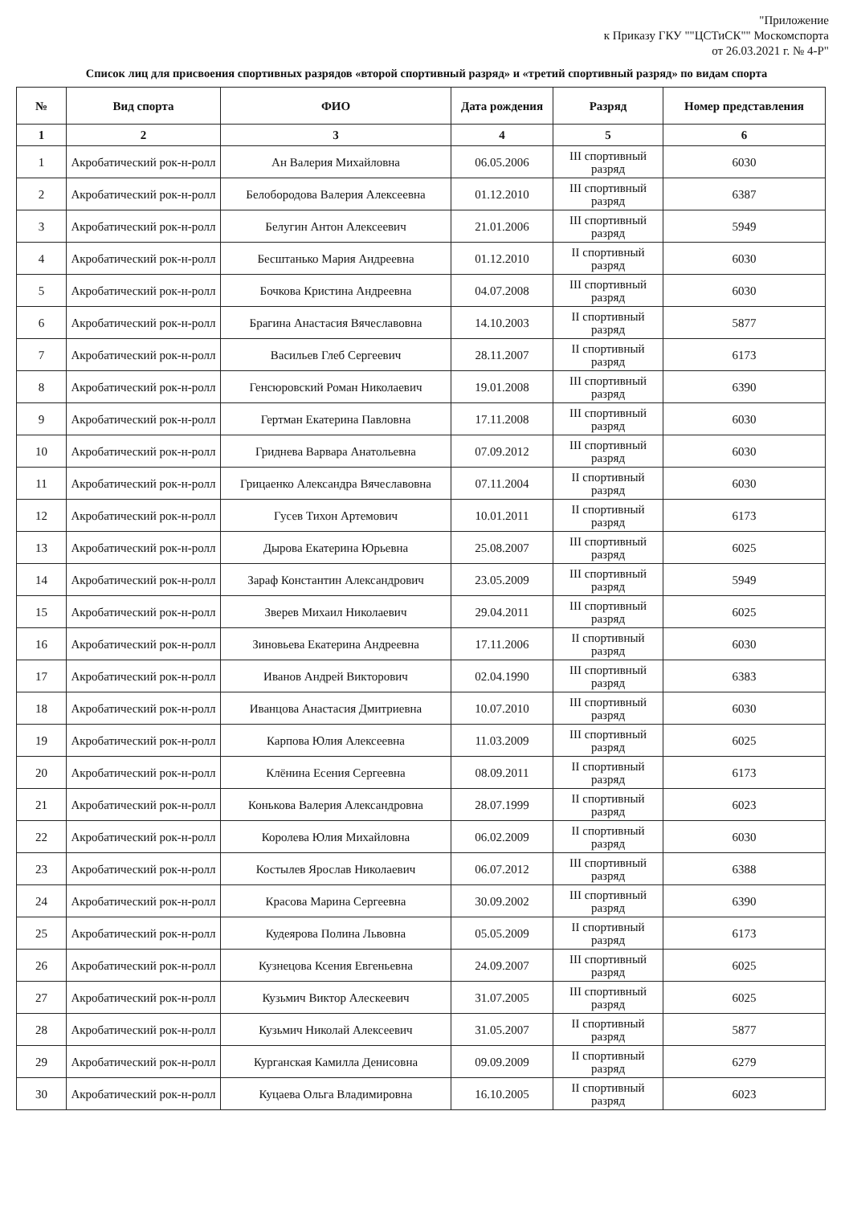"Приложение
к Приказу ГКУ ""ЦСТиСК"" Москомспорта
от 26.03.2021 г. № 4-Р"
Список лиц для присвоения спортивных разрядов «второй спортивный разряд» и «третий спортивный разряд» по видам спорта
| № | Вид спорта | ФИО | Дата рождения | Разряд | Номер представления |
| --- | --- | --- | --- | --- | --- |
| 1 | 2 | 3 | 4 | 5 | 6 |
| 1 | Акробатический рок-н-ролл | Ан Валерия Михайловна | 06.05.2006 | III спортивный разряд | 6030 |
| 2 | Акробатический рок-н-ролл | Белобородова Валерия Алексеевна | 01.12.2010 | III спортивный разряд | 6387 |
| 3 | Акробатический рок-н-ролл | Белугин Антон Алексеевич | 21.01.2006 | III спортивный разряд | 5949 |
| 4 | Акробатический рок-н-ролл | Бесштанько Мария Андреевна | 01.12.2010 | II спортивный разряд | 6030 |
| 5 | Акробатический рок-н-ролл | Бочкова Кристина Андреевна | 04.07.2008 | III спортивный разряд | 6030 |
| 6 | Акробатический рок-н-ролл | Брагина Анастасия Вячеславовна | 14.10.2003 | II спортивный разряд | 5877 |
| 7 | Акробатический рок-н-ролл | Васильев Глеб Сергеевич | 28.11.2007 | II спортивный разряд | 6173 |
| 8 | Акробатический рок-н-ролл | Генсюровский Роман Николаевич | 19.01.2008 | III спортивный разряд | 6390 |
| 9 | Акробатический рок-н-ролл | Гертман Екатерина Павловна | 17.11.2008 | III спортивный разряд | 6030 |
| 10 | Акробатический рок-н-ролл | Гриднева Варвара Анатольевна | 07.09.2012 | III спортивный разряд | 6030 |
| 11 | Акробатический рок-н-ролл | Грицаенко Александра Вячеславовна | 07.11.2004 | II спортивный разряд | 6030 |
| 12 | Акробатический рок-н-ролл | Гусев Тихон Артемович | 10.01.2011 | II спортивный разряд | 6173 |
| 13 | Акробатический рок-н-ролл | Дырова Екатерина Юрьевна | 25.08.2007 | III спортивный разряд | 6025 |
| 14 | Акробатический рок-н-ролл | Зараф Константин Александрович | 23.05.2009 | III спортивный разряд | 5949 |
| 15 | Акробатический рок-н-ролл | Зверев Михаил Николаевич | 29.04.2011 | III спортивный разряд | 6025 |
| 16 | Акробатический рок-н-ролл | Зиновьева Екатерина Андреевна | 17.11.2006 | II спортивный разряд | 6030 |
| 17 | Акробатический рок-н-ролл | Иванов Андрей Викторович | 02.04.1990 | III спортивный разряд | 6383 |
| 18 | Акробатический рок-н-ролл | Иванцова Анастасия Дмитриевна | 10.07.2010 | III спортивный разряд | 6030 |
| 19 | Акробатический рок-н-ролл | Карпова Юлия Алексеевна | 11.03.2009 | III спортивный разряд | 6025 |
| 20 | Акробатический рок-н-ролл | Клёнина Есения Сергеевна | 08.09.2011 | II спортивный разряд | 6173 |
| 21 | Акробатический рок-н-ролл | Конькова Валерия Александровна | 28.07.1999 | II спортивный разряд | 6023 |
| 22 | Акробатический рок-н-ролл | Королева Юлия Михайловна | 06.02.2009 | II спортивный разряд | 6030 |
| 23 | Акробатический рок-н-ролл | Костылев Ярослав Николаевич | 06.07.2012 | III спортивный разряд | 6388 |
| 24 | Акробатический рок-н-ролл | Красова Марина Сергеевна | 30.09.2002 | III спортивный разряд | 6390 |
| 25 | Акробатический рок-н-ролл | Кудеярова Полина Львовна | 05.05.2009 | II спортивный разряд | 6173 |
| 26 | Акробатический рок-н-ролл | Кузнецова Ксения Евгеньевна | 24.09.2007 | III спортивный разряд | 6025 |
| 27 | Акробатический рок-н-ролл | Кузьмич Виктор Алескеевич | 31.07.2005 | III спортивный разряд | 6025 |
| 28 | Акробатический рок-н-ролл | Кузьмич Николай Алексеевич | 31.05.2007 | II спортивный разряд | 5877 |
| 29 | Акробатический рок-н-ролл | Курганская Камилла Денисовна | 09.09.2009 | II спортивный разряд | 6279 |
| 30 | Акробатический рок-н-ролл | Куцаева Ольга Владимировна | 16.10.2005 | II спортивный разряд | 6023 |